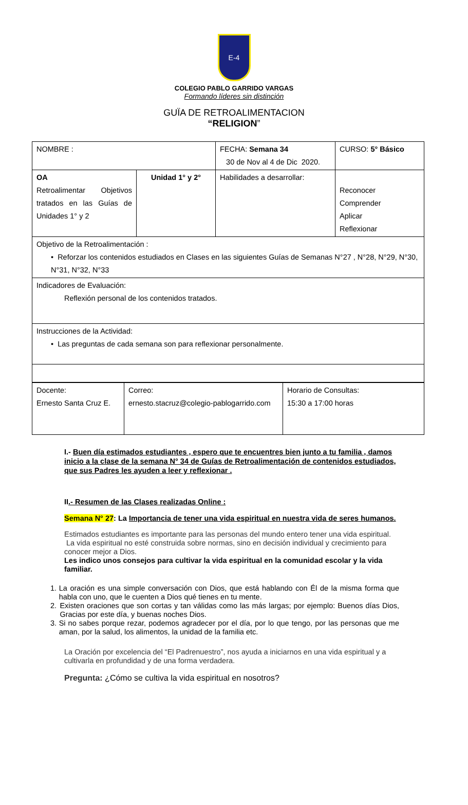E-4
COLEGIO PABLO GARRIDO VARGAS
Formando líderes sin distinción
GUÏA DE RETROALIMENTACION
“RELIGION”
| NOMBRE : | | FECHA: Semana 34 30 de Nov al 4 de Dic 2020. | CURSO: 5° Básico |
| OA Retroalimentar Objetivos tratados en las Guías de Unidades 1° y 2 | Unidad 1° y 2° | Habilidades a desarrollar: | Reconocer Comprender Aplicar Reflexionar |
| Objetivo de la Retroalimentación : • Reforzar los contenidos estudiados en Clases en las siguientes Guías de Semanas N°27 , N°28, N°29, N°30, N°31, N°32, N°33 | | | |
| Indicadores de Evaluación: Reflexión personal de los contenidos tratados. | | | |
| Instrucciones de la Actividad: • Las preguntas de cada semana son para reflexionar personalmente. | | | |
| Docente: Ernesto Santa Cruz E. | Correo: ernesto.stacruz@colegio-pablogarrido.com | Horario de Consultas: 15:30 a 17:00 horas |
I.- Buen día estimados estudiantes , espero que te encuentres bien junto a tu familia , damos inicio a la clase de la semana N° 34 de Guías de Retroalimentación de contenidos estudiados, que sus Padres les ayuden a leer y reflexionar .
II.- Resumen de las Clases realizadas Online :
Semana N° 27: La Importancia de tener una vida espiritual en nuestra vida de seres humanos.
Estimados estudiantes es importante para las personas del mundo entero tener una vida espiritual.
La vida espiritual no esté construida sobre normas, sino en decisión individual y crecimiento para conocer mejor a Dios.
Les indico unos consejos para cultivar la vida espiritual en la comunidad escolar y la vida familiar.
1. La oración es una simple conversación con Dios, que está hablando con Él de la misma forma que habla con uno, que le cuenten a Dios qué tienes en tu mente.
2. Existen oraciones que son cortas y tan válidas como las más largas; por ejemplo: Buenos días Dios, Gracias por este día, y buenas noches Dios.
3. Si no sabes porque rezar, podemos agradecer por el día, por lo que tengo, por las personas que me aman, por la salud, los alimentos, la unidad de la familia etc.
La Oración por excelencia del “El Padrenuestro”, nos ayuda a iniciarnos en una vida espiritual y a cultivarla en profundidad y de una forma verdadera.
Pregunta: ¿Cómo se cultiva la vida espiritual en nosotros?